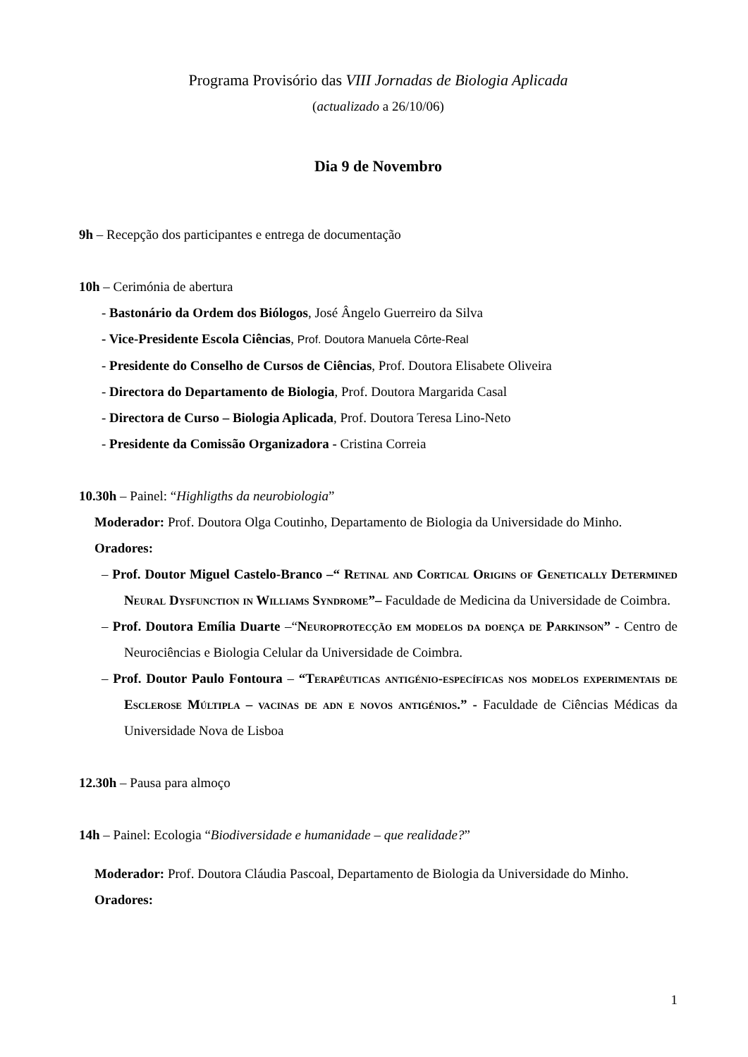Programa Provisório das VIII Jornadas de Biologia Aplicada
(actualizado a 26/10/06)
Dia 9 de Novembro
9h – Recepção dos participantes e entrega de documentação
10h – Cerimónia de abertura
- Bastonário da Ordem dos Biólogos, José Ângelo Guerreiro da Silva
- Vice-Presidente Escola Ciências, Prof. Doutora Manuela Côrte-Real
- Presidente do Conselho de Cursos de Ciências, Prof. Doutora Elisabete Oliveira
- Directora do Departamento de Biologia, Prof. Doutora Margarida Casal
- Directora de Curso – Biologia Aplicada, Prof. Doutora Teresa Lino-Neto
- Presidente da Comissão Organizadora - Cristina Correia
10.30h – Painel: “Highligths da neurobiologia”
Moderador: Prof. Doutora Olga Coutinho, Departamento de Biologia da Universidade do Minho.
Oradores:
– Prof. Doutor Miguel Castelo-Branco –“ Retinal and Cortical Origins of Genetically Determined Neural Dysfunction in Williams Syndrome”– Faculdade de Medicina da Universidade de Coimbra.
– Prof. Doutora Emília Duarte –“Neuroprotecção em modelos da doença de Parkinson” - Centro de Neurociências e Biologia Celular da Universidade de Coimbra.
– Prof. Doutor Paulo Fontoura – “Terapêuticas antigénio-específicas nos modelos experimentais de Esclerose Múltipla – vacinas de adn e novos antigénios.” - Faculdade de Ciências Médicas da Universidade Nova de Lisboa
12.30h – Pausa para almoço
14h – Painel: Ecologia “Biodiversidade e humanidade – que realidade?”
Moderador: Prof. Doutora Cláudia Pascoal, Departamento de Biologia da Universidade do Minho.
Oradores:
1